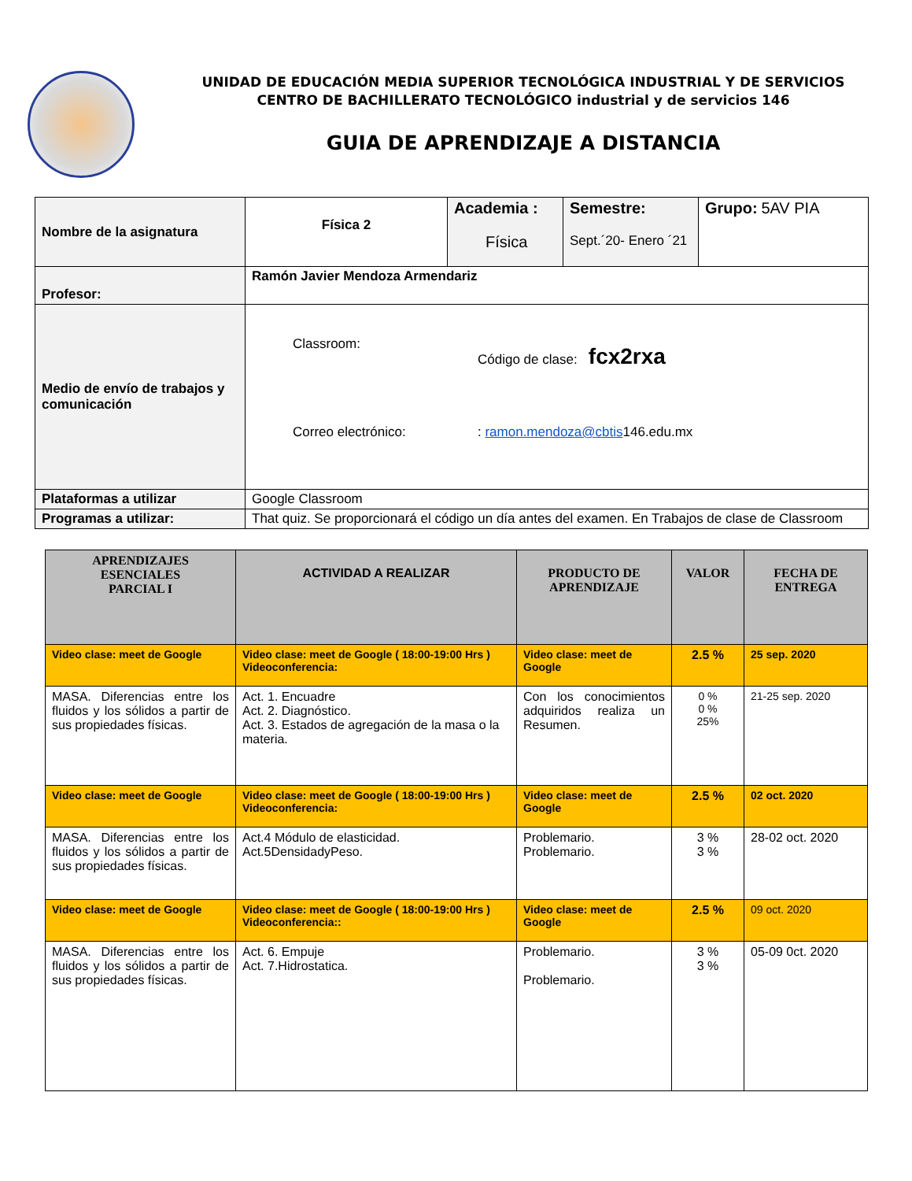UNIDAD DE EDUCACIÓN MEDIA SUPERIOR TECNOLÓGICA INDUSTRIAL Y DE SERVICIOS
CENTRO DE BACHILLERATO TECNOLÓGICO industrial y de servicios 146
GUIA DE APRENDIZAJE A DISTANCIA
| Nombre de la asignatura | Física 2 | Academia : Física | Semestre: Sept.´20- Enero ´21 | Grupo: 5AV PIA |
| Profesor: | Ramón Javier Mendoza Armendariz | | | |
| Medio de envío de trabajos y comunicación | Classroom: Código de clase: fcx2rxa Correo electrónico: : ramon.mendoza@cbtis 146.edu.mx | | | |
| Plataformas a utilizar | Google Classroom | | | |
| Programas a utilizar: | That quiz. Se proporcionará el código un día antes del examen. En Trabajos de clase de Classroom | | | |
| APRENDIZAJES ESENCIALES PARCIAL I | ACTIVIDAD A REALIZAR | PRODUCTO DE APRENDIZAJE | VALOR | FECHA DE ENTREGA |
| --- | --- | --- | --- | --- |
| Video clase: meet de Google | Video clase: meet de Google ( 18:00-19:00 Hrs ) Videoconferencia: | Video clase: meet de Google | 2.5 % | 25 sep. 2020 |
| MASA. Diferencias entre los fluidos y los sólidos a partir de sus propiedades físicas. | Act. 1. Encuadre Act. 2. Diagnóstico. Act. 3. Estados de agregación de la masa o la materia. | Con los conocimientos adquiridos realiza un Resumen. | 0 % 0 % 25% | 21-25 sep. 2020 |
| Video clase: meet de Google | Video clase: meet de Google ( 18:00-19:00 Hrs ) Videoconferencia: | Video clase: meet de Google | 2.5 % | 02 oct. 2020 |
| MASA. Diferencias entre los fluidos y los sólidos a partir de sus propiedades físicas. | Act.4 Módulo de elasticidad. Act.5DensidadyPeso. | Problemario. Problemario. | 3 % 3 % | 28-02 oct. 2020 |
| Video clase: meet de Google | Video clase: meet de Google ( 18:00-19:00 Hrs ) Videoconferencia:: | Video clase: meet de Google | 2.5 % | 09 oct. 2020 |
| MASA. Diferencias entre los fluidos y los sólidos a partir de sus propiedades físicas. | Act. 6. Empuje Act. 7.Hidrostatica. | Problemario. Problemario. | 3 % 3 % | 05-09 0ct. 2020 |